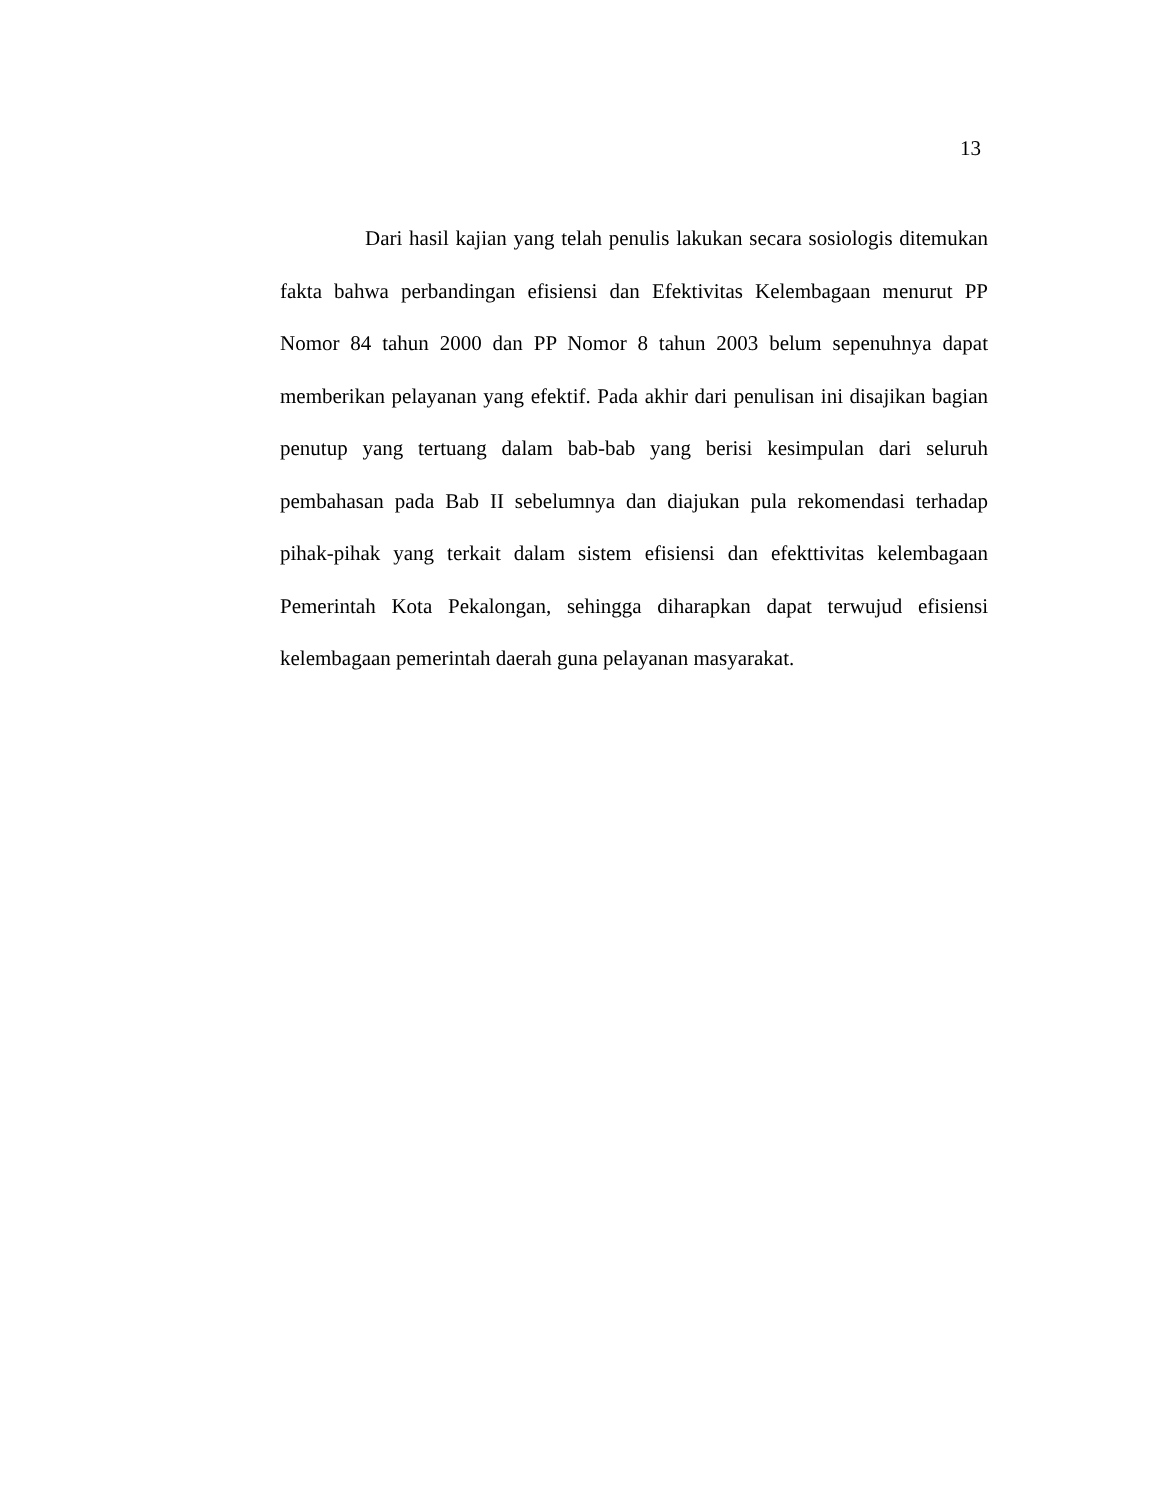13
Dari hasil kajian yang telah penulis lakukan secara sosiologis ditemukan fakta bahwa perbandingan efisiensi dan Efektivitas Kelembagaan menurut PP Nomor 84 tahun 2000 dan PP Nomor 8 tahun 2003 belum sepenuhnya dapat memberikan pelayanan yang efektif. Pada akhir dari penulisan ini disajikan bagian penutup yang tertuang dalam bab-bab yang berisi kesimpulan dari seluruh pembahasan pada Bab II sebelumnya dan diajukan pula rekomendasi terhadap pihak-pihak yang terkait dalam sistem efisiensi dan efekttivitas kelembagaan Pemerintah Kota Pekalongan, sehingga diharapkan dapat terwujud efisiensi kelembagaan pemerintah daerah guna pelayanan masyarakat.